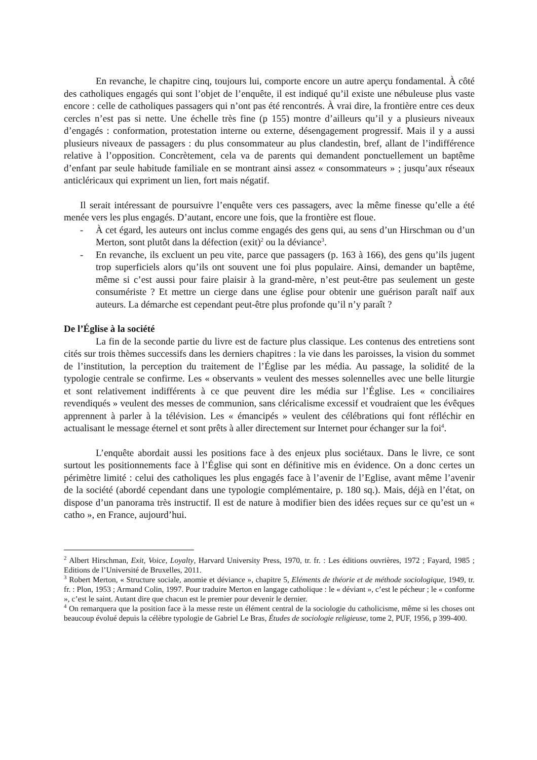En revanche, le chapitre cinq, toujours lui, comporte encore un autre aperçu fondamental. À côté des catholiques engagés qui sont l’objet de l’enquête, il est indiqué qu’il existe une nébuleuse plus vaste encore : celle de catholiques passagers qui n’ont pas été rencontrés. À vrai dire, la frontière entre ces deux cercles n’est pas si nette. Une échelle très fine (p 155) montre d’ailleurs qu’il y a plusieurs niveaux d’engagés : conformation, protestation interne ou externe, désengagement progressif. Mais il y a aussi plusieurs niveaux de passagers : du plus consommateur au plus clandestin, bref, allant de l’indifférence relative à l’opposition. Concrètement, cela va de parents qui demandent ponctuellement un baptême d’enfant par seule habitude familiale en se montrant ainsi assez « consommateurs » ; jusqu’aux réseaux anticléricaux qui expriment un lien, fort mais négatif.
Il serait intéressant de poursuivre l’enquête vers ces passagers, avec la même finesse qu’elle a été menée vers les plus engagés. D’autant, encore une fois, que la frontière est floue.
- À cet égard, les auteurs ont inclus comme engagés des gens qui, au sens d’un Hirschman ou d’un Merton, sont plutôt dans la défection (exit)<sup>2</sup> ou la déviance<sup>3</sup>.
- En revanche, ils excluent un peu vite, parce que passagers (p. 163 à 166), des gens qu’ils jugent trop superficiels alors qu’ils ont souvent une foi plus populaire. Ainsi, demander un baptême, même si c’est aussi pour faire plaisir à la grand-mère, n’est peut-être pas seulement un geste consumériste ? Et mettre un cierge dans une église pour obtenir une guérison paraît naïf aux auteurs. La démarche est cependant peut-être plus profonde qu’il n’y paraît ?
De l’Église à la société
La fin de la seconde partie du livre est de facture plus classique. Les contenus des entretiens sont cités sur trois thèmes successifs dans les derniers chapitres : la vie dans les paroisses, la vision du sommet de l’institution, la perception du traitement de l’Église par les média. Au passage, la solidité de la typologie centrale se confirme. Les « observants » veulent des messes solennelles avec une belle liturgie et sont relativement indifférents à ce que peuvent dire les média sur l’Église. Les « conciliaires revendiqués » veulent des messes de communion, sans cléricalisme excessif et voudraient que les évêques apprennent à parler à la télévision. Les « émancipés » veulent des célébrations qui font réfléchir en actualisant le message éternel et sont prêts à aller directement sur Internet pour échanger sur la foi<sup>4</sup>.
L’enquête abordait aussi les positions face à des enjeux plus sociétaux. Dans le livre, ce sont surtout les positionnements face à l’Église qui sont en définitive mis en évidence. On a donc certes un périmètre limité : celui des catholiques les plus engagés face à l’avenir de l’Eglise, avant même l’avenir de la société (abordé cependant dans une typologie complémentaire, p. 180 sq.). Mais, déjà en l’état, on dispose d’un panorama très instructif. Il est de nature à modifier bien des idées reçues sur ce qu’est un « catho », en France, aujourd’hui.
<sup>2</sup> Albert Hirschman, Exit, Voice, Loyalty, Harvard University Press, 1970, tr. fr. : Les éditions ouvrières, 1972 ; Fayard, 1985 ; Editions de l’Université de Bruxelles, 2011.
<sup>3</sup> Robert Merton, « Structure sociale, anomie et déviance », chapitre 5, Eléments de théorie et de méthode sociologique, 1949, tr. fr. : Plon, 1953 ; Armand Colin, 1997. Pour traduire Merton en langage catholique : le « déviant », c’est le pécheur ; le « conforme », c’est le saint. Autant dire que chacun est le premier pour devenir le dernier.
<sup>4</sup> On remarquera que la position face à la messe reste un élément central de la sociologie du catholicisme, même si les choses ont beaucoup évolué depuis la célèbre typologie de Gabriel Le Bras, Études de sociologie religieuse, tome 2, PUF, 1956, p 399-400.